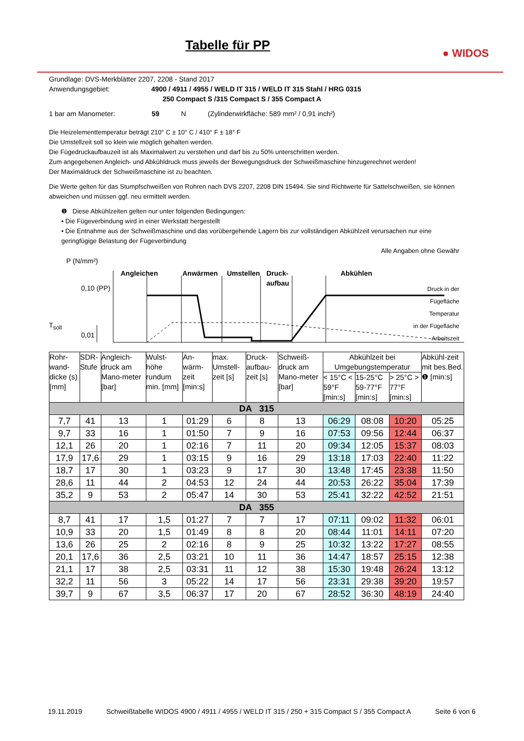Tabelle für PP
● WIDOS
Grundlage: DVS-Merkblätter 2207, 2208 - Stand 2017
Anwendungsgebiet: 4900 / 4911 / 4955 / WELD IT 315 / WELD IT 315 Stahl / HRG 0315
250 Compact S /315 Compact S / 355 Compact A
1 bar am Manometer: 59 N (Zylinderwirkfläche: 589 mm² / 0,91 inch²)
Die Heizelementtemperatur beträgt 210° C ± 10° C / 410° F ± 18° F
Die Umstellzeit soll so klein wie möglich gehalten werden.
Die Fügedruckaufbauzeit ist als Maximalwert zu verstehen und darf bis zu 50% unterschritten werden.
Zum angegebenen Angleich- und Abkühldruck muss jeweils der Bewegungsdruck der Schweißmaschine hinzugerechnet werden!
Der Maximaldruck der Schweißmaschine ist zu beachten.
Die Werte gelten für das Stumpfschweißen von Rohren nach DVS 2207, 2208 DIN 15494. Sie sind Richtwerte für Sattelschweißen, sie können abweichen und müssen ggf. neu ermittelt werden.
❶ Diese Abkühlzeiten gelten nur unter folgenden Bedingungen:
• Die Fügeverbindung wird in einer Werkstatt hergestellt
• Die Entnahme aus der Schweißmaschine und das vorübergehende Lagern bis zur vollständigen Abkühlzeit verursachen nur eine geringfügige Belastung der Fügeverbindung
Alle Angaben ohne Gewähr
P (N/mm²)
Angleichen Anwärmen Umstellen
Druck-
aufbau
Abkühlen
0,10 (PP)
T<sub>soll</sub>
0,01
Druck in der
Fügefläche
Temperatur
in der Fügefläche
Arbeitszeit
| Rohr-wand-dicke (s) [mm] | SDR-Stufe | Angleich-druck am Mano-meter [bar] | Wulst-höhe rundum min. [mm] | An-wärm-zeit [min:s] | max. Umstell-zeit [s] | Druck-aufbau-zeit [s] | Schweiß-druck am Mano-meter [bar] | Abkühlzeit bei Umgebungstemperatur | | | Abkühl-zeit mit bes.Bed. ❶ [min:s] |
| --- | --- | --- | --- | --- | --- | --- | --- | --- | --- | --- | --- |
| | | | | | | | | < 15°C < 59°F [min:s] | 15-25°C 59-77°F [min:s] | > 25°C > 77°F [min:s] | |
| DA 315 | | | | | | | | | | | |
| 7,7 | 41 | 13 | 1 | 01:29 | 6 | 8 | 13 | 06:29 | 08:08 | 10:20 | 05:25 |
| 9,7 | 33 | 16 | 1 | 01:50 | 7 | 9 | 16 | 07:53 | 09:56 | 12:44 | 06:37 |
| 12,1 | 26 | 20 | 1 | 02:16 | 7 | 11 | 20 | 09:34 | 12:05 | 15:37 | 08:03 |
| 17,9 | 17,6 | 29 | 1 | 03:15 | 9 | 16 | 29 | 13:18 | 17:03 | 22:40 | 11:22 |
| 18,7 | 17 | 30 | 1 | 03:23 | 9 | 17 | 30 | 13:48 | 17:45 | 23:38 | 11:50 |
| 28,6 | 11 | 44 | 2 | 04:53 | 12 | 24 | 44 | 20:53 | 26:22 | 35:04 | 17:39 |
| 35,2 | 9 | 53 | 2 | 05:47 | 14 | 30 | 53 | 25:41 | 32:22 | 42:52 | 21:51 |
| DA 355 | | | | | | | | | | | |
| 8,7 | 41 | 17 | 1,5 | 01:27 | 7 | 7 | 17 | 07:11 | 09:02 | 11:32 | 06:01 |
| 10,9 | 33 | 20 | 1,5 | 01:49 | 8 | 8 | 20 | 08:44 | 11:01 | 14:11 | 07:20 |
| 13,6 | 26 | 25 | 2 | 02:16 | 8 | 9 | 25 | 10:32 | 13:22 | 17:27 | 08:55 |
| 20,1 | 17,6 | 36 | 2,5 | 03:21 | 10 | 11 | 36 | 14:47 | 18:57 | 25:15 | 12:38 |
| 21,1 | 17 | 38 | 2,5 | 03:31 | 11 | 12 | 38 | 15:30 | 19:48 | 26:24 | 13:12 |
| 32,2 | 11 | 56 | 3 | 05:22 | 14 | 17 | 56 | 23:31 | 29:38 | 39:20 | 19:57 |
| 39,7 | 9 | 67 | 3,5 | 06:37 | 17 | 20 | 67 | 28:52 | 36:30 | 48:19 | 24:40 |
19.11.2019 Schweißtabelle WIDOS 4900 / 4911 / 4955 / WELD IT 315 / 250 + 315 Compact S / 355 Compact A Seite 6 von 6